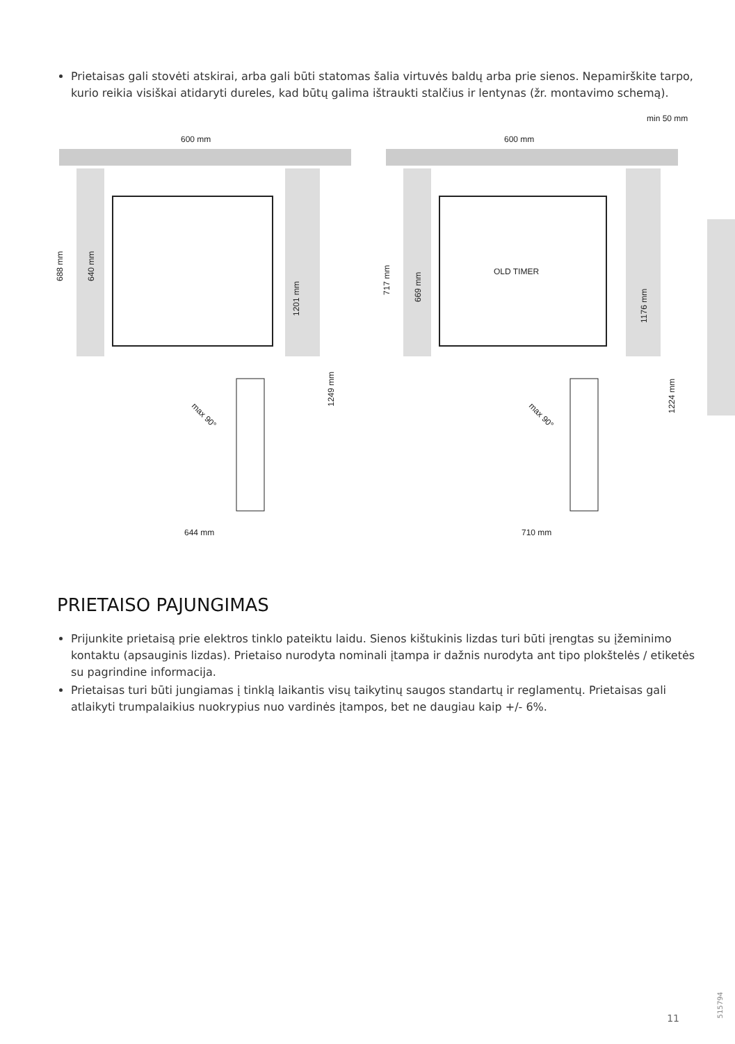Prietaisas gali stovėti atskirai, arba gali būti statomas šalia virtuvės baldų arba prie sienos. Nepamirškite tarpo, kurio reikia visiškai atidaryti dureles, kad būtų galima ištraukti stalčius ir lentynas (žr. montavimo schemą).
600 mm
644 mm
688 mm
640 mm
1201 mm
1249 mm
max 90°
min 50 mm
600 mm
710 mm
OLD TIMER
717 mm
669 mm
1176 mm
1224 mm
max 90°
PRIETAISO PAJUNGIMAS
Prijunkite prietaisą prie elektros tinklo pateiktu laidu. Sienos kištukinis lizdas turi būti įrengtas su įžeminimo kontaktu (apsauginis lizdas). Prietaiso nurodyta nominali įtampa ir dažnis nurodyta ant tipo plokštelės / etiketės su pagrindine informacija.
Prietaisas turi būti jungiamas į tinklą laikantis visų taikytinų saugos standartų ir reglamentų. Prietaisas gali atlaikyti trumpalaikius nuokrypius nuo vardinės įtampos, bet ne daugiau kaip +/- 6%.
11
515794